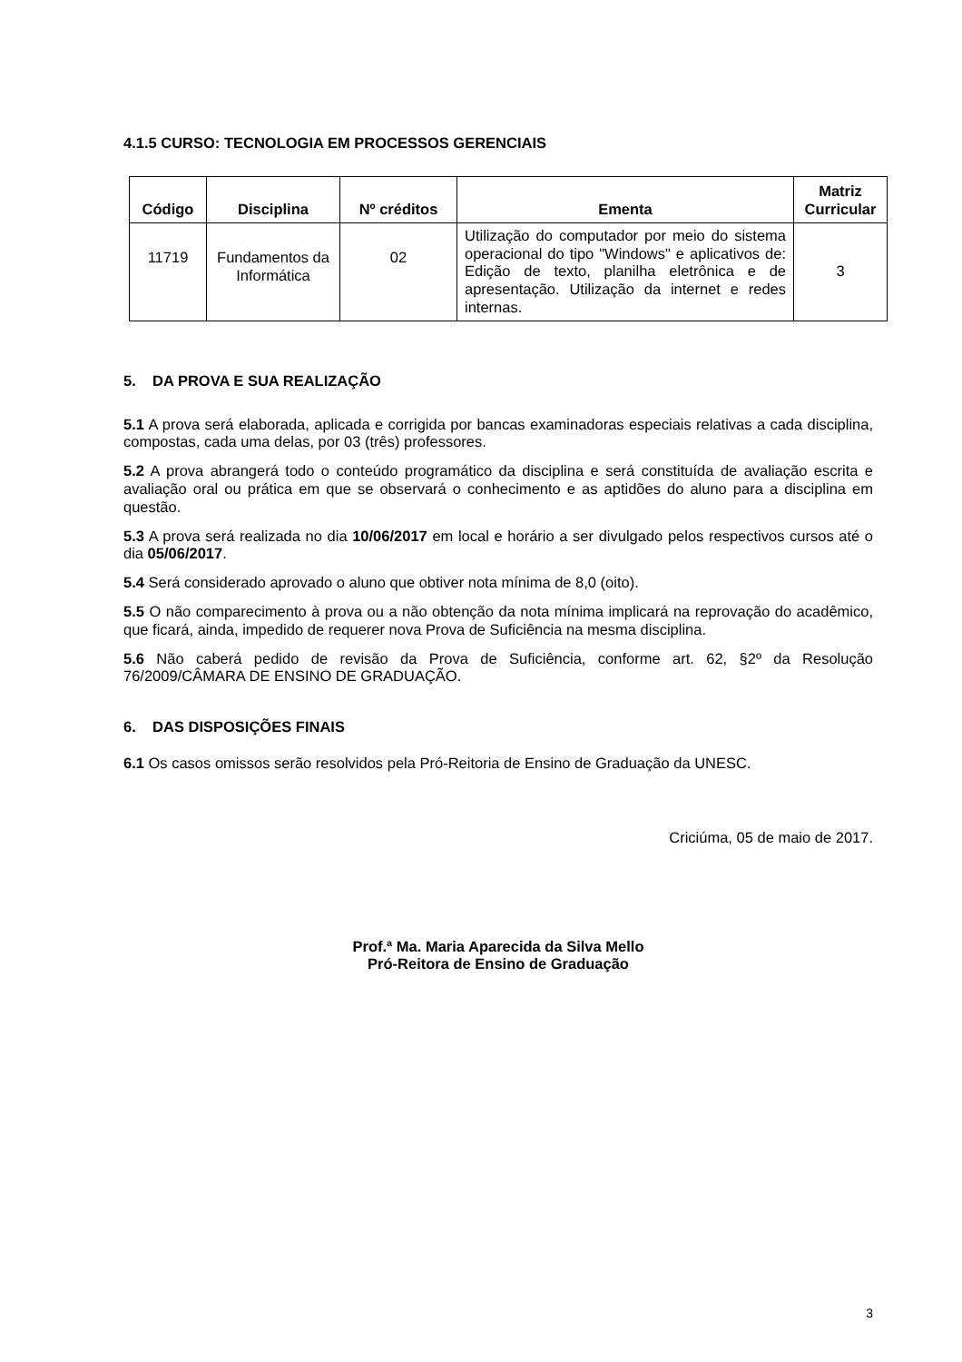4.1.5 CURSO: TECNOLOGIA EM PROCESSOS GERENCIAIS
| Código | Disciplina | Nº créditos | Ementa | Matriz Curricular |
| --- | --- | --- | --- | --- |
| 11719 | Fundamentos da Informática | 02 | Utilização do computador por meio do sistema operacional do tipo "Windows" e aplicativos de: Edição de texto, planilha eletrônica e de apresentação. Utilização da internet e redes internas. | 3 |
5. DA PROVA E SUA REALIZAÇÃO
5.1 A prova será elaborada, aplicada e corrigida por bancas examinadoras especiais relativas a cada disciplina, compostas, cada uma delas, por 03 (três) professores.
5.2 A prova abrangerá todo o conteúdo programático da disciplina e será constituída de avaliação escrita e avaliação oral ou prática em que se observará o conhecimento e as aptidões do aluno para a disciplina em questão.
5.3 A prova será realizada no dia 10/06/2017 em local e horário a ser divulgado pelos respectivos cursos até o dia 05/06/2017.
5.4 Será considerado aprovado o aluno que obtiver nota mínima de 8,0 (oito).
5.5 O não comparecimento à prova ou a não obtenção da nota mínima implicará na reprovação do acadêmico, que ficará, ainda, impedido de requerer nova Prova de Suficiência na mesma disciplina.
5.6 Não caberá pedido de revisão da Prova de Suficiência, conforme art. 62, §2º da Resolução 76/2009/CÂMARA DE ENSINO DE GRADUAÇÃO.
6. DAS DISPOSIÇÕES FINAIS
6.1 Os casos omissos serão resolvidos pela Pró-Reitoria de Ensino de Graduação da UNESC.
Criciúma, 05 de maio de 2017.
Prof.ª Ma. Maria Aparecida da Silva Mello
Pró-Reitora de Ensino de Graduação
3